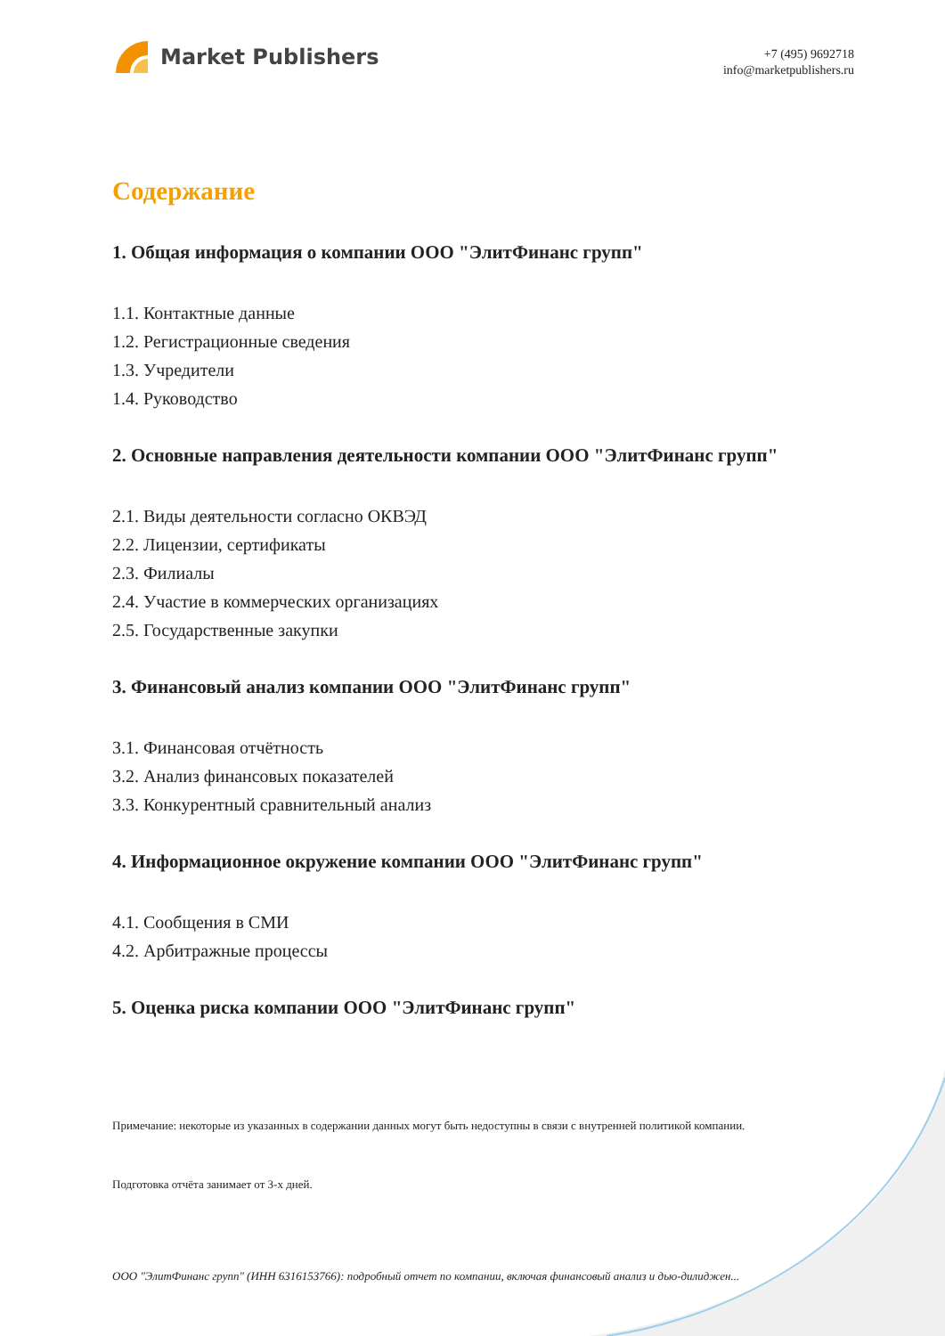Market Publishers
+7 (495) 9692718
info@marketpublishers.ru
Содержание
1. Общая информация о компании ООО "ЭлитФинанс групп"
1.1. Контактные данные
1.2. Регистрационные сведения
1.3. Учредители
1.4. Руководство
2. Основные направления деятельности компании ООО "ЭлитФинанс групп"
2.1. Виды деятельности согласно ОКВЭД
2.2. Лицензии, сертификаты
2.3. Филиалы
2.4. Участие в коммерческих организациях
2.5. Государственные закупки
3. Финансовый анализ компании ООО "ЭлитФинанс групп"
3.1. Финансовая отчётность
3.2. Анализ финансовых показателей
3.3. Конкурентный сравнительный анализ
4. Информационное окружение компании ООО "ЭлитФинанс групп"
4.1. Сообщения в СМИ
4.2. Арбитражные процессы
5. Оценка риска компании ООО "ЭлитФинанс групп"
Примечание: некоторые из указанных в содержании данных могут быть недоступны в связи с внутренней политикой компании.
Подготовка отчёта занимает от 3-х дней.
ООО "ЭлитФинанс групп" (ИНН 6316153766): подробный отчет по компании, включая финансовый анализ и дью-дилиджен...